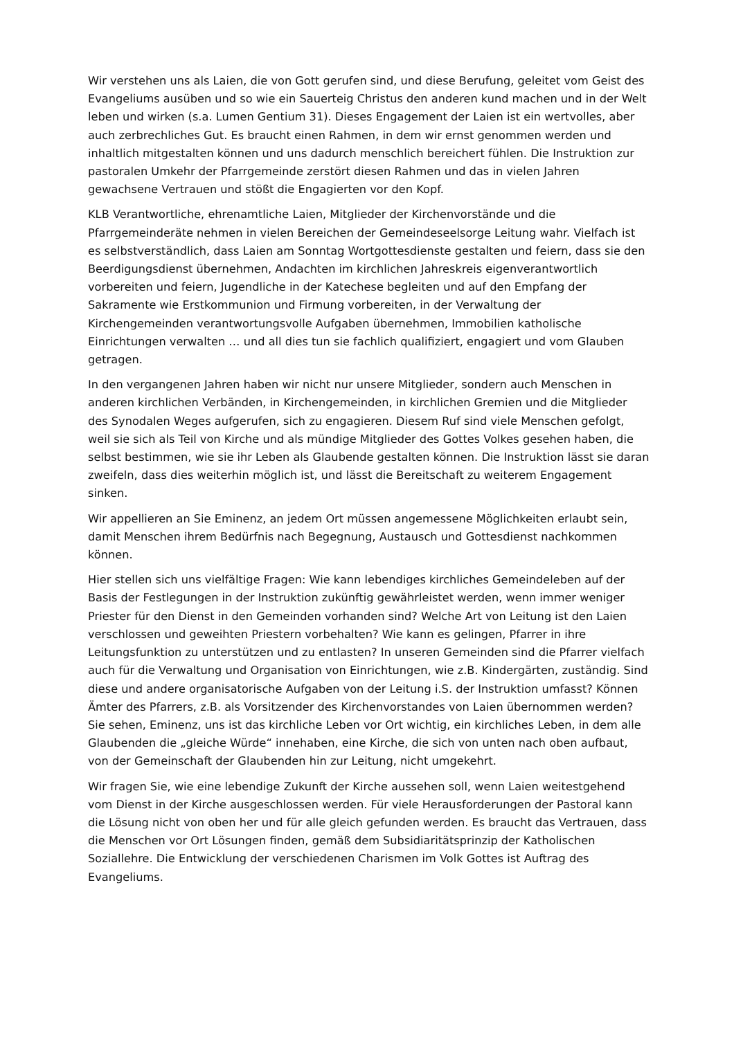Wir verstehen uns als Laien, die von Gott gerufen sind, und diese Berufung, geleitet vom Geist des Evangeliums ausüben und so wie ein Sauerteig Christus den anderen kund machen und in der Welt leben und wirken (s.a. Lumen Gentium 31). Dieses Engagement der Laien ist ein wertvolles, aber auch zerbrechliches Gut. Es braucht einen Rahmen, in dem wir ernst genommen werden und inhaltlich mitgestalten können und uns dadurch menschlich bereichert fühlen. Die Instruktion zur pastoralen Umkehr der Pfarrgemeinde zerstört diesen Rahmen und das in vielen Jahren gewachsene Vertrauen und stößt die Engagierten vor den Kopf.
KLB Verantwortliche, ehrenamtliche Laien, Mitglieder der Kirchenvorstände und die Pfarrgemeinderäte nehmen in vielen Bereichen der Gemeindeseelsorge Leitung wahr. Vielfach ist es selbstverständlich, dass Laien am Sonntag Wortgottesdienste gestalten und feiern, dass sie den Beerdigungsdienst übernehmen, Andachten im kirchlichen Jahreskreis eigenverantwortlich vorbereiten und feiern, Jugendliche in der Katechese begleiten und auf den Empfang der Sakramente wie Erstkommunion und Firmung vorbereiten, in der Verwaltung der Kirchengemeinden verantwortungsvolle Aufgaben übernehmen, Immobilien katholische Einrichtungen verwalten … und all dies tun sie fachlich qualifiziert, engagiert und vom Glauben getragen.
In den vergangenen Jahren haben wir nicht nur unsere Mitglieder, sondern auch Menschen in anderen kirchlichen Verbänden, in Kirchengemeinden, in kirchlichen Gremien und die Mitglieder des Synodalen Weges aufgerufen, sich zu engagieren. Diesem Ruf sind viele Menschen gefolgt, weil sie sich als Teil von Kirche und als mündige Mitglieder des Gottes Volkes gesehen haben, die selbst bestimmen, wie sie ihr Leben als Glaubende gestalten können. Die Instruktion lässt sie daran zweifeln, dass dies weiterhin möglich ist, und lässt die Bereitschaft zu weiterem Engagement sinken.
Wir appellieren an Sie Eminenz, an jedem Ort müssen angemessene Möglichkeiten erlaubt sein, damit Menschen ihrem Bedürfnis nach Begegnung, Austausch und Gottesdienst nachkommen können.
Hier stellen sich uns vielfältige Fragen: Wie kann lebendiges kirchliches Gemeindeleben auf der Basis der Festlegungen in der Instruktion zukünftig gewährleistet werden, wenn immer weniger Priester für den Dienst in den Gemeinden vorhanden sind? Welche Art von Leitung ist den Laien verschlossen und geweihten Priestern vorbehalten? Wie kann es gelingen, Pfarrer in ihre Leitungsfunktion zu unterstützen und zu entlasten? In unseren Gemeinden sind die Pfarrer vielfach auch für die Verwaltung und Organisation von Einrichtungen, wie z.B. Kindergärten, zuständig. Sind diese und andere organisatorische Aufgaben von der Leitung i.S. der Instruktion umfasst? Können Ämter des Pfarrers, z.B. als Vorsitzender des Kirchenvorstandes von Laien übernommen werden? Sie sehen, Eminenz, uns ist das kirchliche Leben vor Ort wichtig, ein kirchliches Leben, in dem alle Glaubenden die „gleiche Würde“ innehaben, eine Kirche, die sich von unten nach oben aufbaut, von der Gemeinschaft der Glaubenden hin zur Leitung, nicht umgekehrt.
Wir fragen Sie, wie eine lebendige Zukunft der Kirche aussehen soll, wenn Laien weitestgehend vom Dienst in der Kirche ausgeschlossen werden. Für viele Herausforderungen der Pastoral kann die Lösung nicht von oben her und für alle gleich gefunden werden. Es braucht das Vertrauen, dass die Menschen vor Ort Lösungen finden, gemäß dem Subsidiaritätsprinzip der Katholischen Soziallehre. Die Entwicklung der verschiedenen Charismen im Volk Gottes ist Auftrag des Evangeliums.